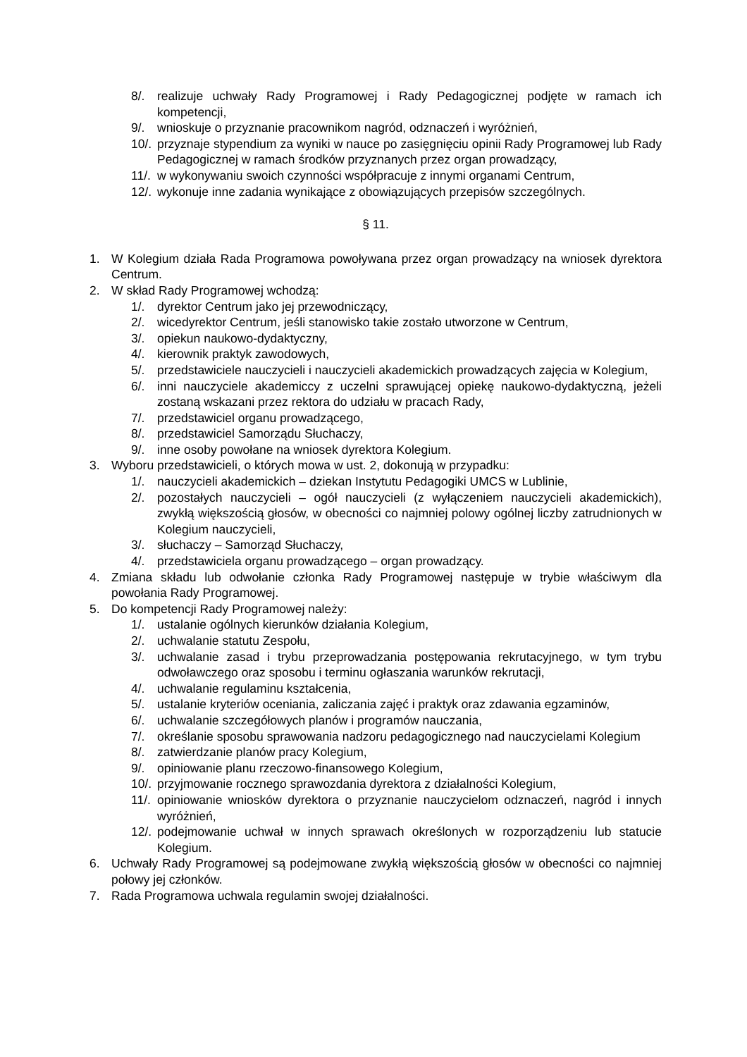8/. realizuje uchwały Rady Programowej i Rady Pedagogicznej podjęte w ramach ich kompetencji,
9/. wnioskuje o przyznanie pracownikom nagród, odznaczeń i wyróżnień,
10/. przyznaje stypendium za wyniki w nauce po zasięgnięciu opinii Rady Programowej lub Rady Pedagogicznej w ramach środków przyznanych przez organ prowadzący,
11/. w wykonywaniu swoich czynności współpracuje z innymi organami Centrum,
12/. wykonuje inne zadania wynikające z obowiązujących przepisów szczególnych.
§ 11.
1. W Kolegium działa Rada Programowa powoływana przez organ prowadzący na wniosek dyrektora Centrum.
2. W skład Rady Programowej wchodzą:
1/. dyrektor Centrum jako jej przewodniczący,
2/. wicedyrektor Centrum, jeśli stanowisko takie zostało utworzone w Centrum,
3/. opiekun naukowo-dydaktyczny,
4/. kierownik praktyk zawodowych,
5/. przedstawiciele nauczycieli i nauczycieli akademickich prowadzących zajęcia w Kolegium,
6/. inni nauczyciele akademiccy z uczelni sprawującej opiekę naukowo-dydaktyczną, jeżeli zostaną wskazani przez rektora do udziału w pracach Rady,
7/. przedstawiciel organu prowadzącego,
8/. przedstawiciel Samorządu Słuchaczy,
9/. inne osoby powołane na wniosek dyrektora Kolegium.
3. Wyboru przedstawicieli, o których mowa w ust. 2, dokonują w przypadku:
1/. nauczycieli akademickich – dziekan Instytutu Pedagogiki UMCS w Lublinie,
2/. pozostałych nauczycieli – ogół nauczycieli (z wyłączeniem nauczycieli akademickich), zwykłą większością głosów, w obecności co najmniej polowy ogólnej liczby zatrudnionych w Kolegium nauczycieli,
3/. słuchaczy – Samorząd Słuchaczy,
4/. przedstawiciela organu prowadzącego – organ prowadzący.
4. Zmiana składu lub odwołanie członka Rady Programowej następuje w trybie właściwym dla powołania Rady Programowej.
5. Do kompetencji Rady Programowej należy:
1/. ustalanie ogólnych kierunków działania Kolegium,
2/. uchwalanie statutu Zespołu,
3/. uchwalanie zasad i trybu przeprowadzania postępowania rekrutacyjnego, w tym trybu odwoławczego oraz sposobu i terminu ogłaszania warunków rekrutacji,
4/. uchwalanie regulaminu kształcenia,
5/. ustalanie kryteriów oceniania, zaliczania zajęć i praktyk oraz zdawania egzaminów,
6/. uchwalanie szczegółowych planów i programów nauczania,
7/. określanie sposobu sprawowania nadzoru pedagogicznego nad nauczycielami Kolegium
8/. zatwierdzanie planów pracy Kolegium,
9/. opiniowanie planu rzeczowo-finansowego Kolegium,
10/. przyjmowanie rocznego sprawozdania dyrektora z działalności Kolegium,
11/. opiniowanie wniosków dyrektora o przyznanie nauczycielom odznaczeń, nagród i innych wyróżnień,
12/. podejmowanie uchwał w innych sprawach określonych w rozporządzeniu lub statucie Kolegium.
6. Uchwały Rady Programowej są podejmowane zwykłą większością głosów w obecności co najmniej połowy jej członków.
7. Rada Programowa uchwala regulamin swojej działalności.